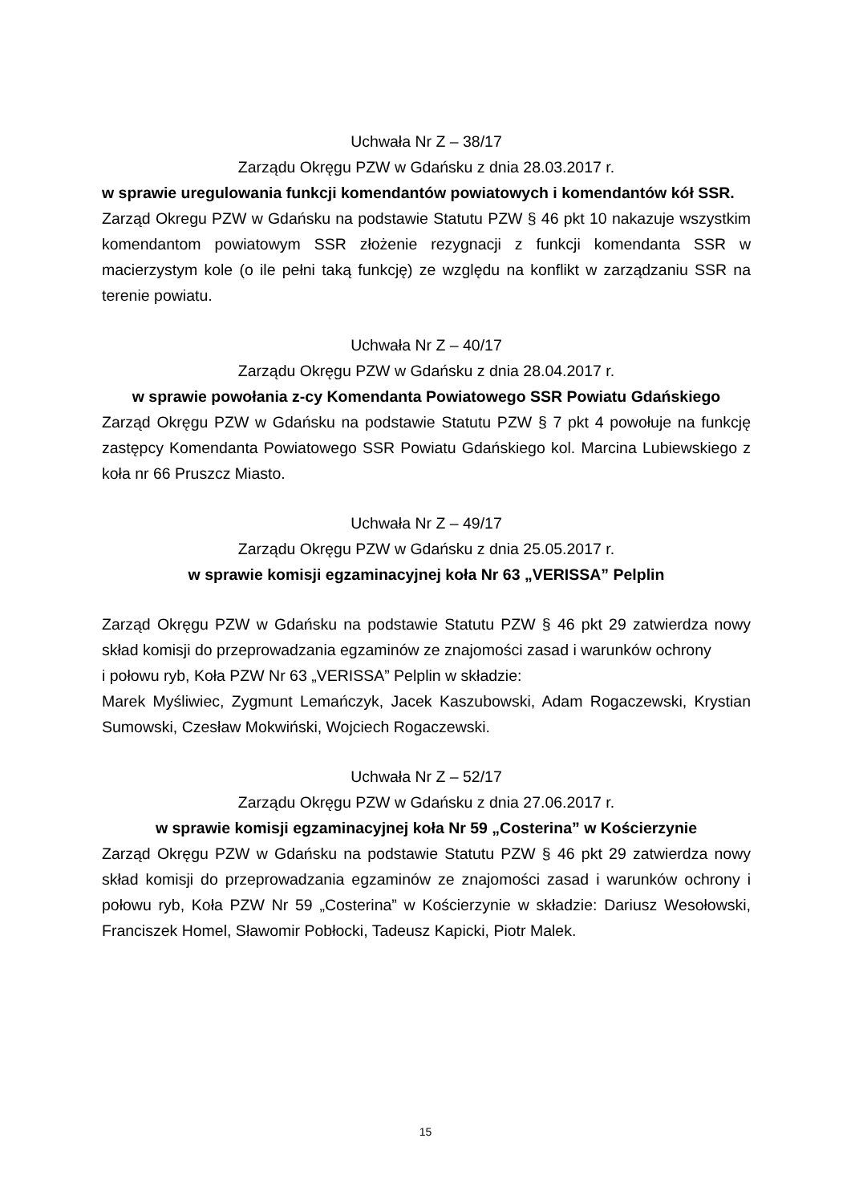Uchwała Nr Z – 38/17
Zarządu Okręgu PZW w Gdańsku z dnia 28.03.2017 r.
w sprawie uregulowania funkcji komendantów powiatowych i komendantów kół SSR.
Zarząd Okregu PZW w Gdańsku na podstawie Statutu PZW § 46 pkt 10 nakazuje wszystkim komendantom powiatowym SSR złożenie rezygnacji z funkcji komendanta SSR w macierzystym kole (o ile pełni taką funkcję) ze względu na konflikt w zarządzaniu SSR na terenie powiatu.
Uchwała Nr Z – 40/17
Zarządu Okręgu PZW w Gdańsku z dnia 28.04.2017 r.
w sprawie powołania z-cy Komendanta Powiatowego SSR Powiatu Gdańskiego
Zarząd Okręgu PZW w Gdańsku na podstawie Statutu PZW § 7 pkt 4 powołuje na funkcję zastępcy Komendanta Powiatowego SSR Powiatu Gdańskiego kol. Marcina Lubiewskiego z koła nr 66 Pruszcz Miasto.
Uchwała Nr Z – 49/17
Zarządu Okręgu PZW w Gdańsku z dnia 25.05.2017 r.
w sprawie komisji egzaminacyjnej koła Nr 63 „VERISSA” Pelplin
Zarząd Okręgu PZW w Gdańsku na podstawie Statutu PZW § 46 pkt 29 zatwierdza nowy skład komisji do przeprowadzania egzaminów ze znajomości zasad i warunków ochrony
i połowu ryb, Koła PZW Nr 63 „VERISSA” Pelplin w składzie:
Marek Myśliwiec, Zygmunt Lemańczyk, Jacek Kaszubowski, Adam Rogaczewski, Krystian Sumowski, Czesław Mokwiński, Wojciech Rogaczewski.
Uchwała Nr Z – 52/17
Zarządu Okręgu PZW w Gdańsku z dnia 27.06.2017 r.
w sprawie komisji egzaminacyjnej koła Nr 59 „Costerina” w Kościerzynie
Zarząd Okręgu PZW w Gdańsku na podstawie Statutu PZW § 46 pkt 29 zatwierdza nowy skład komisji do przeprowadzania egzaminów ze znajomości zasad i warunków ochrony i połowu ryb, Koła PZW Nr 59 „Costerina” w Kościerzynie w składzie: Dariusz Wesołowski, Franciszek Homel, Sławomir Pobłocki, Tadeusz Kapicki, Piotr Malek.
15